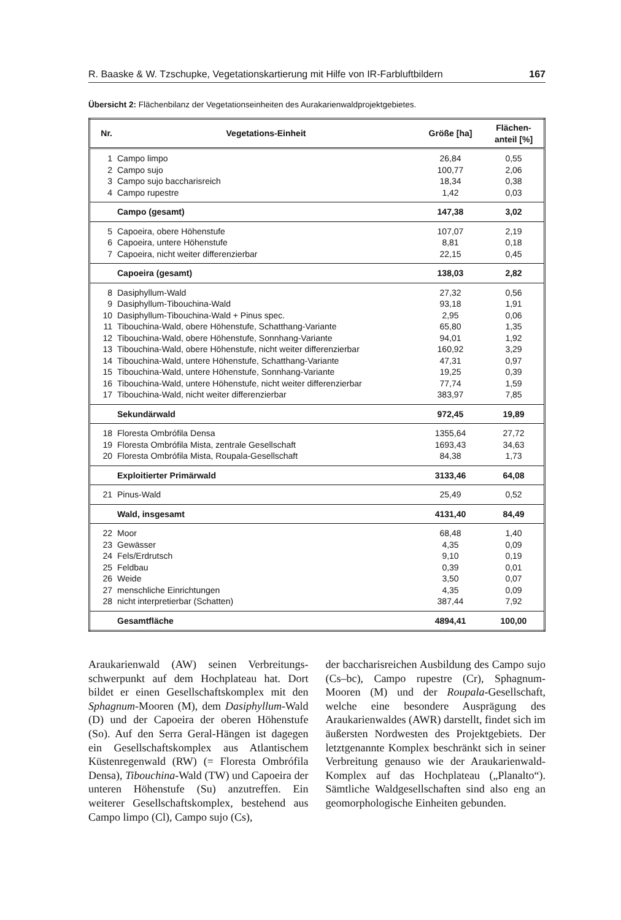R. Baaske & W. Tzschupke, Vegetationskartierung mit Hilfe von IR-Farbluftbildern 167
Übersicht 2: Flächenbilanz der Vegetationseinheiten des Aurakarienwaldprojektgebietes.
| Nr. | Vegetations-Einheit | Größe [ha] | Flächen- anteil [%] |
| --- | --- | --- | --- |
| 1 | Campo limpo | 26,84 | 0,55 |
| 2 | Campo sujo | 100,77 | 2,06 |
| 3 | Campo sujo baccharisreich | 18,34 | 0,38 |
| 4 | Campo rupestre | 1,42 | 0,03 |
| | Campo (gesamt) | 147,38 | 3,02 |
| 5 | Capoeira, obere Höhenstufe | 107,07 | 2,19 |
| 6 | Capoeira, untere Höhenstufe | 8,81 | 0,18 |
| 7 | Capoeira, nicht weiter differenzierbar | 22,15 | 0,45 |
| | Capoeira (gesamt) | 138,03 | 2,82 |
| 8 | Dasiphyllum-Wald | 27,32 | 0,56 |
| 9 | Dasiphyllum-Tibouchina-Wald | 93,18 | 1,91 |
| 10 | Dasiphyllum-Tibouchina-Wald + Pinus spec. | 2,95 | 0,06 |
| 11 | Tibouchina-Wald, obere Höhenstufe, Schatthang-Variante | 65,80 | 1,35 |
| 12 | Tibouchina-Wald, obere Höhenstufe, Sonnhang-Variante | 94,01 | 1,92 |
| 13 | Tibouchina-Wald, obere Höhenstufe, nicht weiter differenzierbar | 160,92 | 3,29 |
| 14 | Tibouchina-Wald, untere Höhenstufe, Schatthang-Variante | 47,31 | 0,97 |
| 15 | Tibouchina-Wald, untere Höhenstufe, Sonnhang-Variante | 19,25 | 0,39 |
| 16 | Tibouchina-Wald, untere Höhenstufe, nicht weiter differenzierbar | 77,74 | 1,59 |
| 17 | Tibouchina-Wald, nicht weiter differenzierbar | 383,97 | 7,85 |
| | Sekundärwald | 972,45 | 19,89 |
| 18 | Floresta Ombrófila Densa | 1355,64 | 27,72 |
| 19 | Floresta Ombrófila Mista, zentrale Gesellschaft | 1693,43 | 34,63 |
| 20 | Floresta Ombrófila Mista, Roupala-Gesellschaft | 84,38 | 1,73 |
| | Exploitierter Primärwald | 3133,46 | 64,08 |
| 21 | Pinus-Wald | 25,49 | 0,52 |
| | Wald, insgesamt | 4131,40 | 84,49 |
| 22 | Moor | 68,48 | 1,40 |
| 23 | Gewässer | 4,35 | 0,09 |
| 24 | Fels/Erdrutsch | 9,10 | 0,19 |
| 25 | Feldbau | 0,39 | 0,01 |
| 26 | Weide | 3,50 | 0,07 |
| 27 | menschliche Einrichtungen | 4,35 | 0,09 |
| 28 | nicht interpretierbar (Schatten) | 387,44 | 7,92 |
| | Gesamtfläche | 4894,41 | 100,00 |
Araukarienwald (AW) seinen Verbreitungs­schwerpunkt auf dem Hochplateau hat. Dort bildet er einen Gesellschaftskomplex mit den Sphagnum-Mooren (M), dem Dasi­phyllum-Wald (D) und der Capoeira der oberen Höhenstufe (So). Auf den Serra Ge­ral-Hängen ist dagegen ein Gesellschafts­komplex aus Atlantischem Küstenregen­wald (RW) (= Floresta Ombrófila Densa), Tibouchina-Wald (TW) und Capoeira der unteren Höhenstufe (Su) anzutreffen. Ein weiterer Gesellschaftskomplex, bestehend aus Campo limpo (Cl), Campo sujo (Cs),
der baccharisreichen Ausbildung des Cam­po sujo (Cs–bc), Campo rupestre (Cr), Sphagnum-Mooren (M) und der Roupala-Gesellschaft, welche eine besondere Aus­prägung des Araukarienwaldes (AWR) darstellt, findet sich im äußersten Nordwe­sten des Projektgebiets. Der letztgenannte Komplex beschränkt sich in seiner Verbrei­tung genauso wie der Araukarienwald-Komplex auf das Hochplateau („Planal­to“). Sämtliche Waldgesellschaften sind al­so eng an geomorphologische Einheiten ge­bunden.